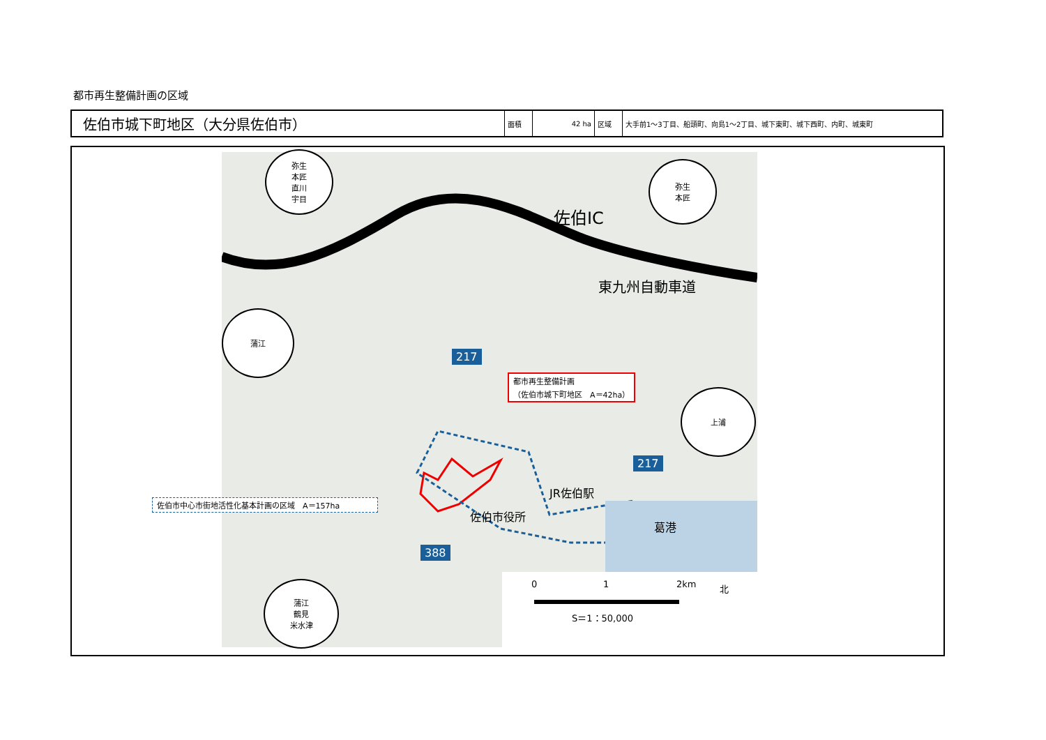都市再生整備計画の区域
| 佐伯市城下町地区（大分県佐伯市） | 面積 | 42 ha | 区域 | 大手前1～3丁目、船頭町、向島1～2丁目、城下東町、城下西町、内町、城東町 |
弥生
本匠
直川
宇目
弥生
本匠
蒲江
上浦
蒲江
鶴見
米水津
佐伯IC
東九州自動車道
217
都市再生整備計画
（佐伯市城下町地区　A＝42ha）
JR佐伯駅
佐伯市役所
葛港
217
388
0 1 2km
S＝1：50,000
北
佐伯市中心市街地活性化基本計画の区域　A＝157ha